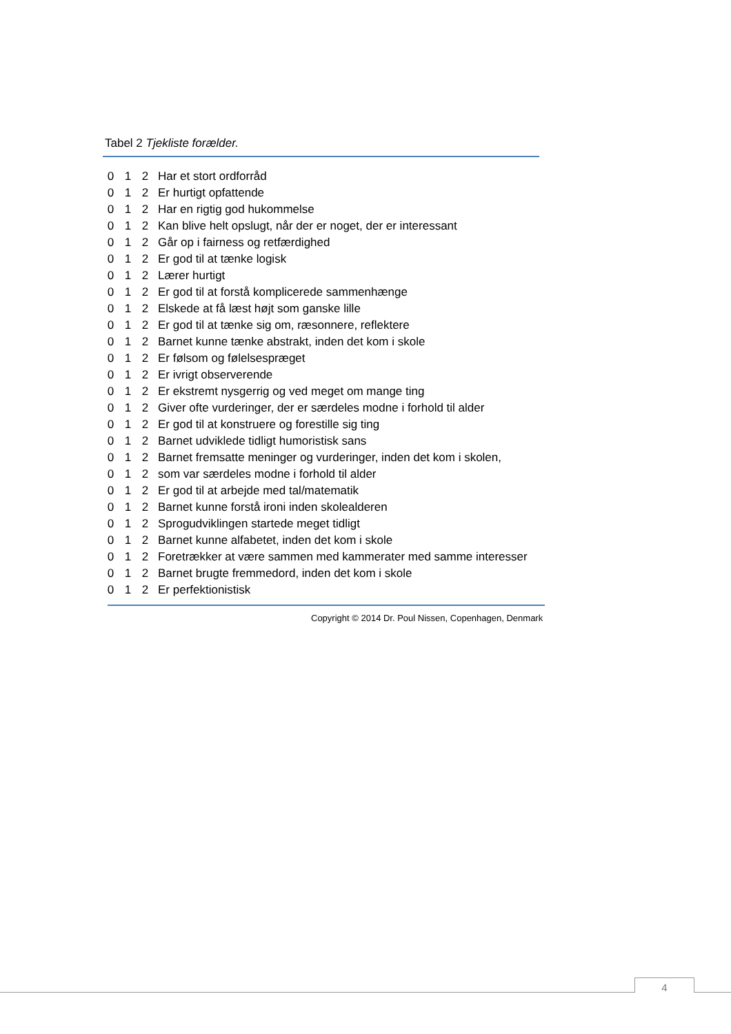Tabel 2 Tjekliste forælder.
| 0 | 1 | 2 | Har et stort ordforråd |
| 0 | 1 | 2 | Er hurtigt opfattende |
| 0 | 1 | 2 | Har en rigtig god hukommelse |
| 0 | 1 | 2 | Kan blive helt opslugt, når der er noget, der er interessant |
| 0 | 1 | 2 | Går op i fairness og retfærdighed |
| 0 | 1 | 2 | Er god til at tænke logisk |
| 0 | 1 | 2 | Lærer hurtigt |
| 0 | 1 | 2 | Er god til at forstå komplicerede sammenhænge |
| 0 | 1 | 2 | Elskede at få læst højt som ganske lille |
| 0 | 1 | 2 | Er god til at tænke sig om, ræsonnere, reflektere |
| 0 | 1 | 2 | Barnet kunne tænke abstrakt, inden det kom i skole |
| 0 | 1 | 2 | Er følsom og følelsespræget |
| 0 | 1 | 2 | Er ivrigt observerende |
| 0 | 1 | 2 | Er ekstremt nysgerrig og ved meget om mange ting |
| 0 | 1 | 2 | Giver ofte vurderinger, der er særdeles modne i forhold til alder |
| 0 | 1 | 2 | Er god til at konstruere og forestille sig ting |
| 0 | 1 | 2 | Barnet udviklede tidligt humoristisk sans |
| 0 | 1 | 2 | Barnet fremsatte meninger og vurderinger, inden det kom i skolen, |
| 0 | 1 | 2 | som var særdeles modne i forhold til alder |
| 0 | 1 | 2 | Er god til at arbejde med tal/matematik |
| 0 | 1 | 2 | Barnet kunne forstå ironi inden skolealderen |
| 0 | 1 | 2 | Sprogudviklingen startede meget tidligt |
| 0 | 1 | 2 | Barnet kunne alfabetet, inden det kom i skole |
| 0 | 1 | 2 | Foretrækker at være sammen med kammerater med samme interesser |
| 0 | 1 | 2 | Barnet brugte fremmedord, inden det kom i skole |
| 0 | 1 | 2 | Er perfektionistisk |
Copyright © 2014 Dr. Poul Nissen, Copenhagen, Denmark
4